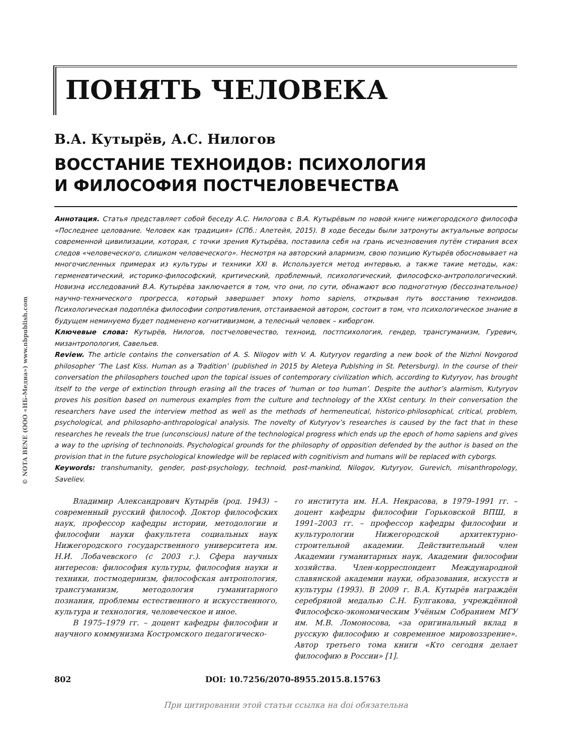© NOTA BENE (ООО «НБ-Медиа») www.nbpublish.com
ПОНЯТЬ ЧЕЛОВЕКА
В.А. Кутырёв, А.С. Нилогов
ВОССТАНИЕ ТЕХНОИДОВ: ПСИХОЛОГИЯ
И ФИЛОСОФИЯ ПОСТЧЕЛОВЕЧЕСТВА
Аннотация. Статья представляет собой беседу А.С. Нилогова с В.А. Кутырёвым по новой книге нижегородского философа «Последнее целование. Человек как традиция» (СПб.: Алетейя, 2015). В ходе беседы были затронуты актуальные вопросы современной цивилизации, которая, с точки зрения Кутырёва, поставила себя на грань исчезновения путём стирания всех следов «человеческого, слишком человеческого». Несмотря на авторский алармизм, свою позицию Кутырёв обосновывает на многочисленных примерах из культуры и техники XXI в. Используется метод интервью, а также такие методы, как: герменевтический, историко-философский, критический, проблемный, психологический, философско-антропологический. Новизна исследований В.А. Кутырёва заключается в том, что они, по сути, обнажают всю подноготную (бессознательное) научно-технического прогресса, который завершает эпоху homo sapiens, открывая путь восстанию техноидов. Психологическая подоплёка философии сопротивления, отстаиваемой автором, состоит в том, что психологическое знание в будущем неминуемо будет подменено когнитивизмом, а телесный человек – киборгом.
Ключевые слова: Кутырёв, Нилогов, постчеловечество, техноид, постпсихология, гендер, трансгуманизм, Гуревич, мизантропология, Савельев.
Review. The article contains the conversation of A. S. Nilogov with V. A. Kutyryov regarding a new book of the Nizhni Novgorod philosopher ‘The Last Kiss. Human as a Tradition’ (published in 2015 by Aleteya Publshing in St. Petersburg). In the course of their conversation the philosophers touched upon the topical issues of contemporary civilization which, according to Kutyryov, has brought itself to the verge of extinction through erasing all the traces of ‘human or too human’. Despite the author’s alarmism, Kutyryov proves his position based on numerous examples from the culture and technology of the XXIst century. In their conversation the researchers have used the interview method as well as the methods of hermeneutical, historico-philosophical, critical, problem, psychological, and philosopho-anthropological analysis. The novelty of Kutyryov’s researches is caused by the fact that in these researches he reveals the true (unconscious) nature of the technological progress which ends up the epoch of homo sapiens and gives a way to the uprising of technonoids. Psychological grounds for the philosophy of opposition defended by the author is based on the provision that in the future psychological knowledge will be replaced with cognitivism and humans will be replaced with cyborgs.
Keywords: transhumanity, gender, post-psychology, technoid, post-mankind, Nilogov, Kutyryov, Gurevich, misanthropology, Saveliev.
Владимир Александрович Кутырёв (род. 1943) – современный русский философ. Доктор философских наук, профессор кафедры истории, методологии и философии науки факультета социальных наук Нижегородского государственного университета им. Н.И. Лобачевского (с 2003 г.). Сфера научных интересов: философия культуры, философия науки и техники, постмодернизм, философская антропология, трансгуманизм, методология гуманитарного познания, проблемы естественного и искусственного, культура и технология, человеческое и иное.
В 1975–1979 гг. – доцент кафедры философии и научного коммунизма Костромского педагогическо-
го института им. Н.А. Некрасова, в 1979–1991 гг. – доцент кафедры философии Горьковской ВПШ, в 1991–2003 гг. – профессор кафедры философии и культурологии Нижегородской архитектурно-строительной академии. Действительный член Академии гуманитарных наук, Академии философии хозяйства. Член-корреспондент Международной славянской академии науки, образования, искусств и культуры (1993). В 2009 г. В.А. Кутырёв награждён серебряной медалью С.Н. Булгакова, учреждённой Философско-экономическим Учёным Собранием МГУ им. М.В. Ломоносова, «за оригинальный вклад в русскую философию и современное мировоззрение». Автор третьего тома книги «Кто сегодня делает философию в России» [1].
802 DOI: 10.7256/2070-8955.2015.8.15763
При цитировании этой статьи ссылка на doi обязательна